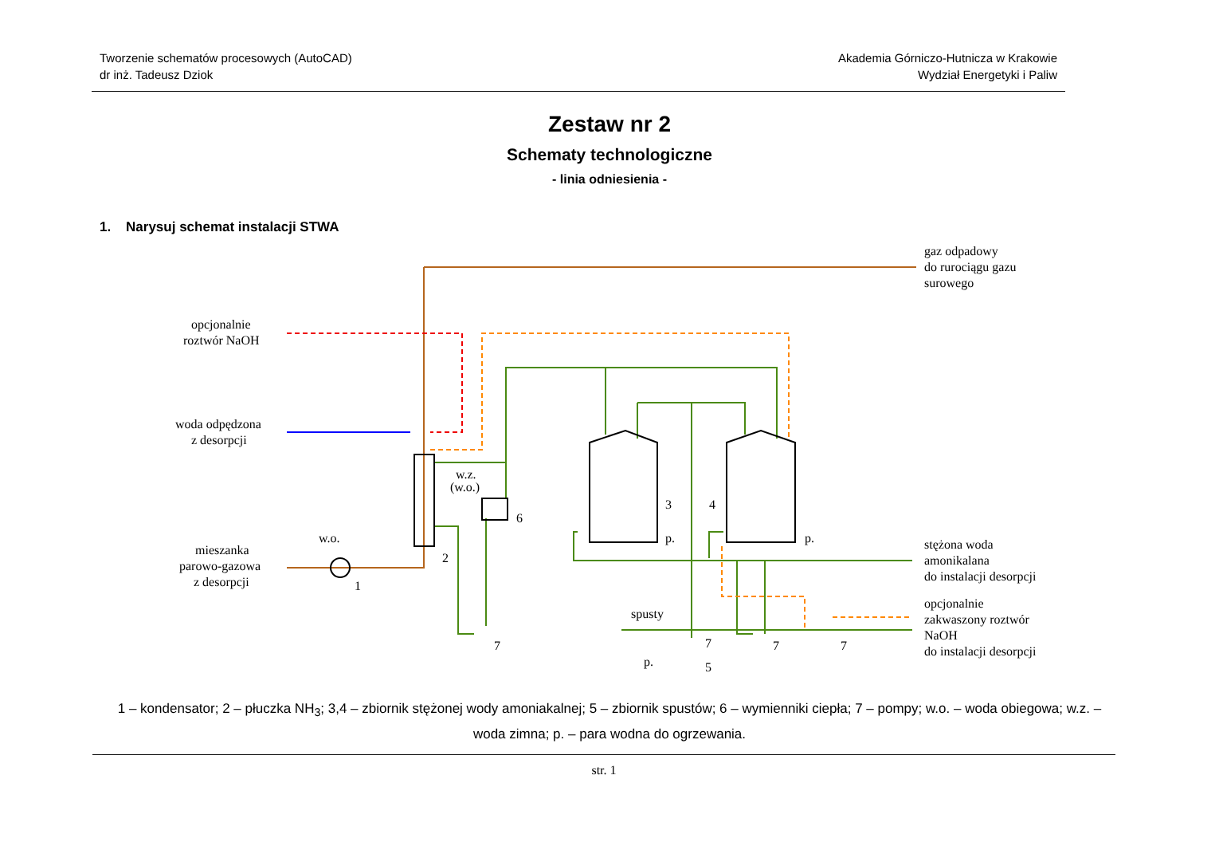Tworzenie schematów procesowych (AutoCAD)
dr inż. Tadeusz Dziok
Akademia Górniczo-Hutnicza w Krakowie
Wydział Energetyki i Paliw
Zestaw nr 2
Schematy technologiczne
- linia odniesienia -
1. Narysuj schemat instalacji STWA
gaz odpadowy
do rurociągu gazu
surowego
opcjonalnie
roztwór NaOH
woda odpędzona
z desorpcji
mieszanka
parowo-gazowa
z desorpcji
stężona woda
amonikalana
do instalacji desorpcji
opcjonalnie
zakwaszony roztwór
NaOH
do instalacji desorpcji
w.z.
(w.o.)
w.o.
spusty
p.
p.
p.
1
2
3
4
5
6
7
7
7
7
1 – kondensator; 2 – płuczka NH<sub>3</sub>; 3,4 – zbiornik stężonej wody amoniakalnej; 5 – zbiornik spustów; 6 – wymienniki ciepła; 7 – pompy; w.o. – woda obiegowa; w.z. – woda zimna; p. – para wodna do ogrzewania.
str. 1